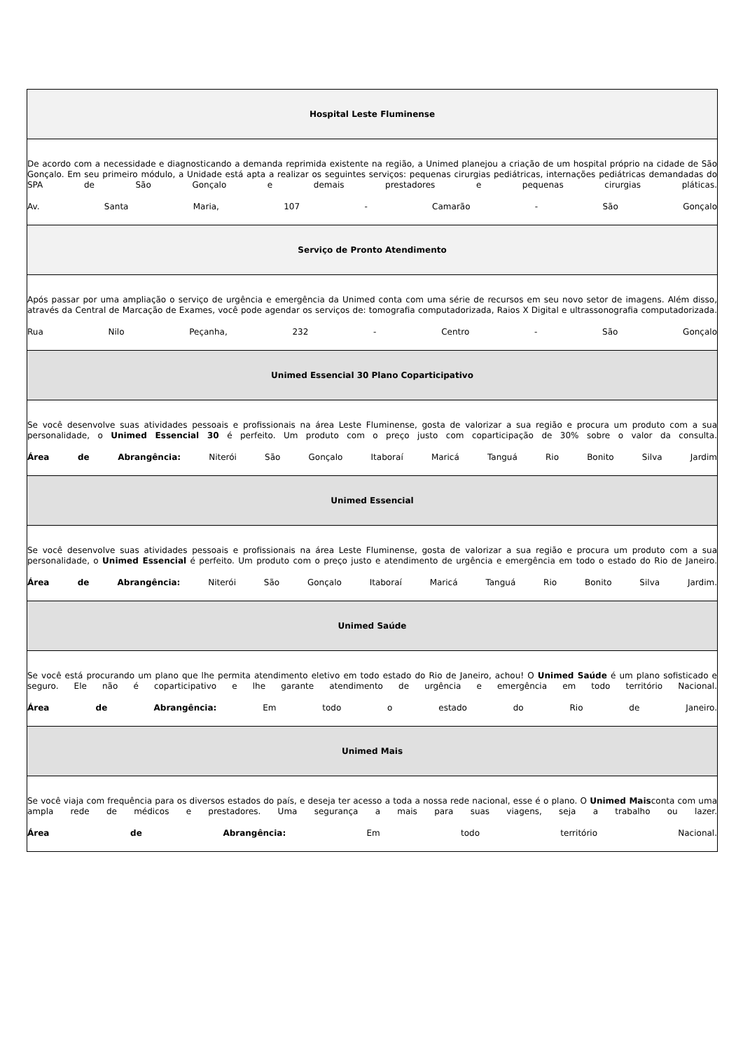| Hospital Leste Fluminense |
| De acordo com a necessidade e diagnosticando a demanda reprimida existente na região, a Unimed planejou a criação de um hospital próprio na cidade de São Gonçalo. Em seu primeiro módulo, a Unidade está apta a realizar os seguintes serviços: pequenas cirurgias pediátricas, internações pediátricas demandadas do SPA de São Gonçalo e demais prestadores e pequenas cirurgias pláticas. Av. Santa Maria, 107 - Camarão - São Gonçalo |
| Serviço de Pronto Atendimento |
| Após passar por uma ampliação o serviço de urgência e emergência da Unimed conta com uma série de recursos em seu novo setor de imagens. Além disso, através da Central de Marcação de Exames, você pode agendar os serviços de: tomografia computadorizada, Raios X Digital e ultrassonografia computadorizada. Rua Nilo Peçanha, 232 - Centro - São Gonçalo |
| Unimed Essencial 30 Plano Coparticipativo |
| Se você desenvolve suas atividades pessoais e profissionais na área Leste Fluminense, gosta de valorizar a sua região e procura um produto com a sua personalidade, o Unimed Essencial 30 é perfeito. Um produto com o preço justo com coparticipação de 30% sobre o valor da consulta. Área de Abrangência: Niterói São Gonçalo Itaboraí Maricá Tanguá Rio Bonito Silva Jardim |
| Unimed Essencial |
| Se você desenvolve suas atividades pessoais e profissionais na área Leste Fluminense, gosta de valorizar a sua região e procura um produto com a sua personalidade, o Unimed Essencial é perfeito. Um produto com o preço justo e atendimento de urgência e emergência em todo o estado do Rio de Janeiro. Área de Abrangência: Niterói São Gonçalo Itaboraí Maricá Tanguá Rio Bonito Silva Jardim. |
| Unimed Saúde |
| Se você está procurando um plano que lhe permita atendimento eletivo em todo estado do Rio de Janeiro, achou! O Unimed Saúde é um plano sofisticado e seguro. Ele não é coparticipativo e lhe garante atendimento de urgência e emergência em todo território Nacional. Área de Abrangência: Em todo o estado do Rio de Janeiro. |
| Unimed Mais |
| Se você viaja com frequência para os diversos estados do país, e deseja ter acesso a toda a nossa rede nacional, esse é o plano. O Unimed Mais conta com uma ampla rede de médicos e prestadores. Uma segurança a mais para suas viagens, seja a trabalho ou lazer. Área de Abrangência: Em todo território Nacional. |